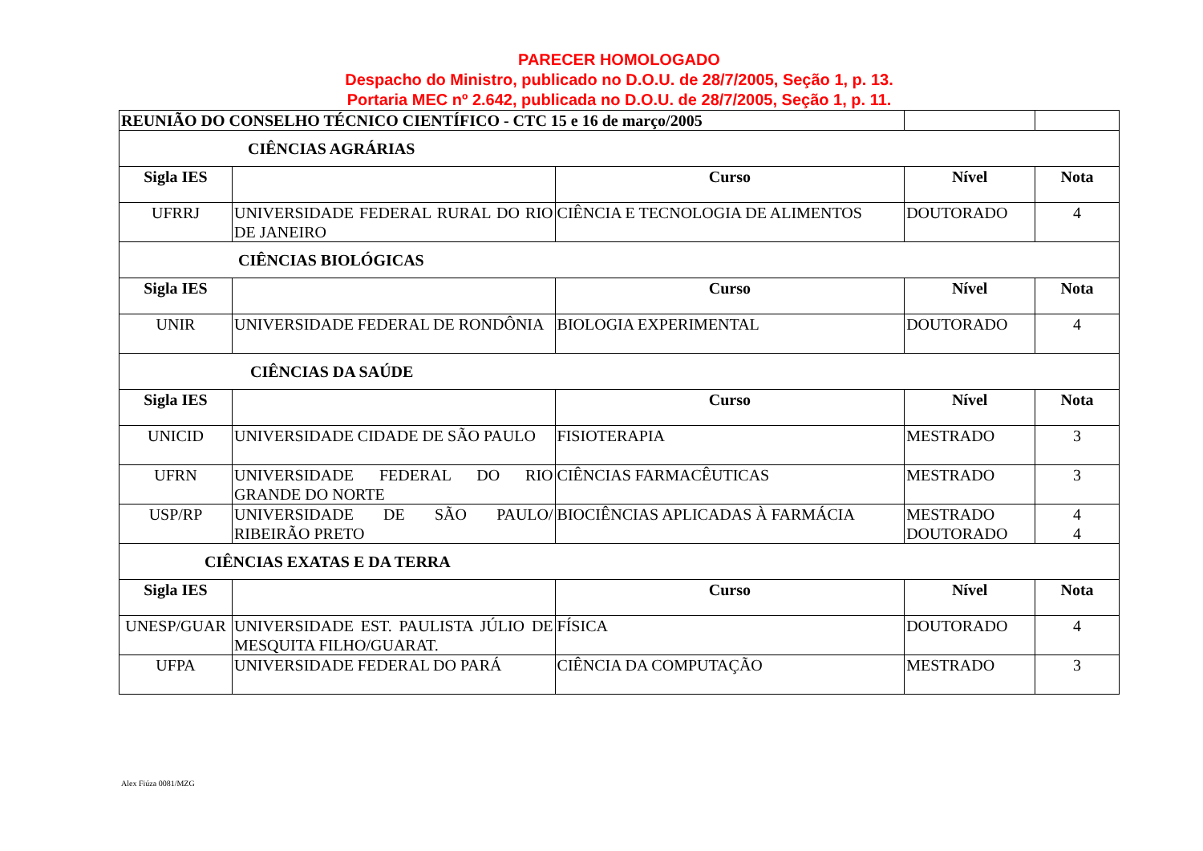PARECER HOMOLOGADO
Despacho do Ministro, publicado no D.O.U. de 28/7/2005, Seção 1, p. 13.
Portaria MEC nº 2.642, publicada no D.O.U. de 28/7/2005, Seção 1, p. 11.
| REUNIÃO DO CONSELHO TÉCNICO CIENTÍFICO - CTC 15 e 16 de março/2005 | | | | |
| CIÊNCIAS AGRÁRIAS | | | | |
| Sigla IES | | Curso | Nível | Nota |
| UFRRJ | UNIVERSIDADE FEDERAL RURAL DO RIO DE JANEIRO | CIÊNCIA E TECNOLOGIA DE ALIMENTOS | DOUTORADO | 4 |
| CIÊNCIAS BIOLÓGICAS | | | | |
| Sigla IES | | Curso | Nível | Nota |
| UNIR | UNIVERSIDADE FEDERAL DE RONDÔNIA | BIOLOGIA EXPERIMENTAL | DOUTORADO | 4 |
| CIÊNCIAS DA SAÚDE | | | | |
| Sigla IES | | Curso | Nível | Nota |
| UNICID | UNIVERSIDADE CIDADE DE SÃO PAULO | FISIOTERAPIA | MESTRADO | 3 |
| UFRN | UNIVERSIDADE FEDERAL DO RIO GRANDE DO NORTE | CIÊNCIAS FARMACÊUTICAS | MESTRADO | 3 |
| USP/RP | UNIVERSIDADE DE SÃO PAULO/ RIBEIRÃO PRETO | BIOCIÊNCIAS APLICADAS À FARMÁCIA | MESTRADO DOUTORADO | 4 4 |
| CIÊNCIAS EXATAS E DA TERRA | | | | |
| Sigla IES | | Curso | Nível | Nota |
| UNESP/GUAR | UNIVERSIDADE EST. PAULISTA JÚLIO DE MESQUITA FILHO/GUARAT. | FÍSICA | DOUTORADO | 4 |
| UFPA | UNIVERSIDADE FEDERAL DO PARÁ | CIÊNCIA DA COMPUTAÇÃO | MESTRADO | 3 |
Alex Fiúza 0081/MZG